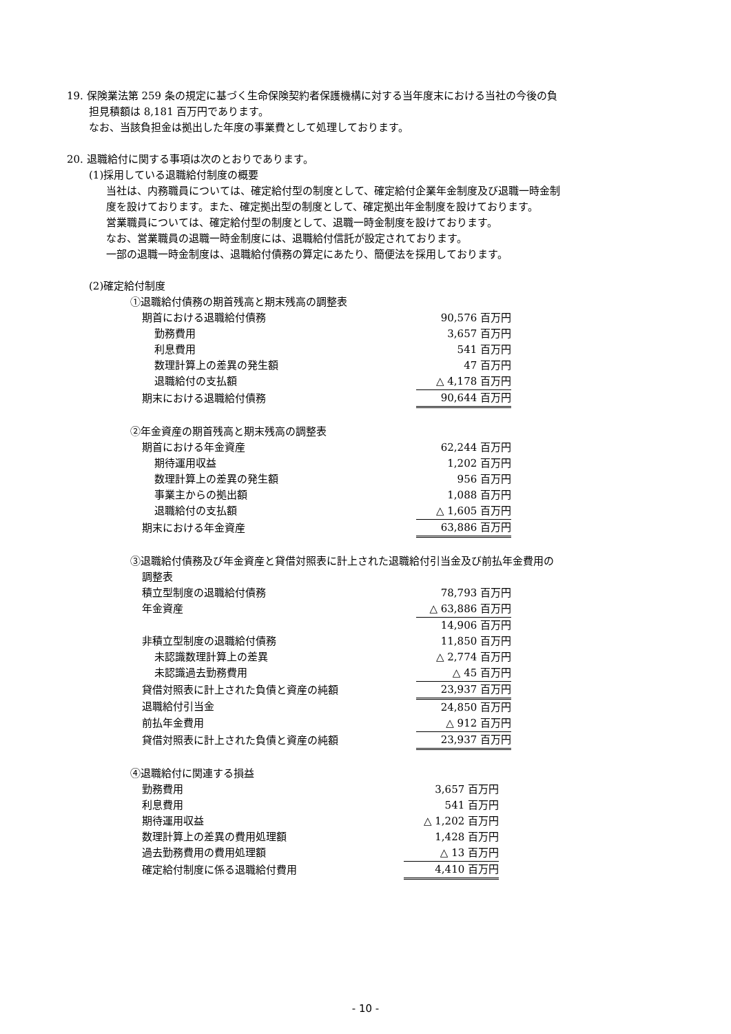19. 保険業法第 259 条の規定に基づく生命保険契約者保護機構に対する当年度末における当社の今後の負
担見積額は 8,181 百万円であります。
なお、当該負担金は拠出した年度の事業費として処理しております。
20. 退職給付に関する事項は次のとおりであります。
(1)採用している退職給付制度の概要
当社は、内務職員については、確定給付型の制度として、確定給付企業年金制度及び退職一時金制
度を設けております。また、確定拠出型の制度として、確定拠出年金制度を設けております。
営業職員については、確定給付型の制度として、退職一時金制度を設けております。
なお、営業職員の退職一時金制度には、退職給付信託が設定されております。
一部の退職一時金制度は、退職給付債務の算定にあたり、簡便法を採用しております。
(2)確定給付制度
①退職給付債務の期首残高と期末残高の調整表
| 期首における退職給付債務 | 90,576 百万円 |
| 勤務費用 | 3,657 百万円 |
| 利息費用 | 541 百万円 |
| 数理計算上の差異の発生額 | 47 百万円 |
| 退職給付の支払額 | △ 4,178 百万円 |
| 期末における退職給付債務 | 90,644 百万円 |
②年金資産の期首残高と期末残高の調整表
| 期首における年金資産 | 62,244 百万円 |
| 期待運用収益 | 1,202 百万円 |
| 数理計算上の差異の発生額 | 956 百万円 |
| 事業主からの拠出額 | 1,088 百万円 |
| 退職給付の支払額 | △ 1,605 百万円 |
| 期末における年金資産 | 63,886 百万円 |
③退職給付債務及び年金資産と貸借対照表に計上された退職給付引当金及び前払年金費用の
調整表
| 積立型制度の退職給付債務 | 78,793 百万円 |
| 年金資産 | △ 63,886 百万円 |
| | 14,906 百万円 |
| 非積立型制度の退職給付債務 | 11,850 百万円 |
| 未認識数理計算上の差異 | △ 2,774 百万円 |
| 未認識過去勤務費用 | △ 45 百万円 |
| 貸借対照表に計上された負債と資産の純額 | 23,937 百万円 |
| 退職給付引当金 | 24,850 百万円 |
| 前払年金費用 | △ 912 百万円 |
| 貸借対照表に計上された負債と資産の純額 | 23,937 百万円 |
④退職給付に関連する損益
| 勤務費用 | 3,657 百万円 |
| 利息費用 | 541 百万円 |
| 期待運用収益 | △ 1,202 百万円 |
| 数理計算上の差異の費用処理額 | 1,428 百万円 |
| 過去勤務費用の費用処理額 | △ 13 百万円 |
| 確定給付制度に係る退職給付費用 | 4,410 百万円 |
- 10 -